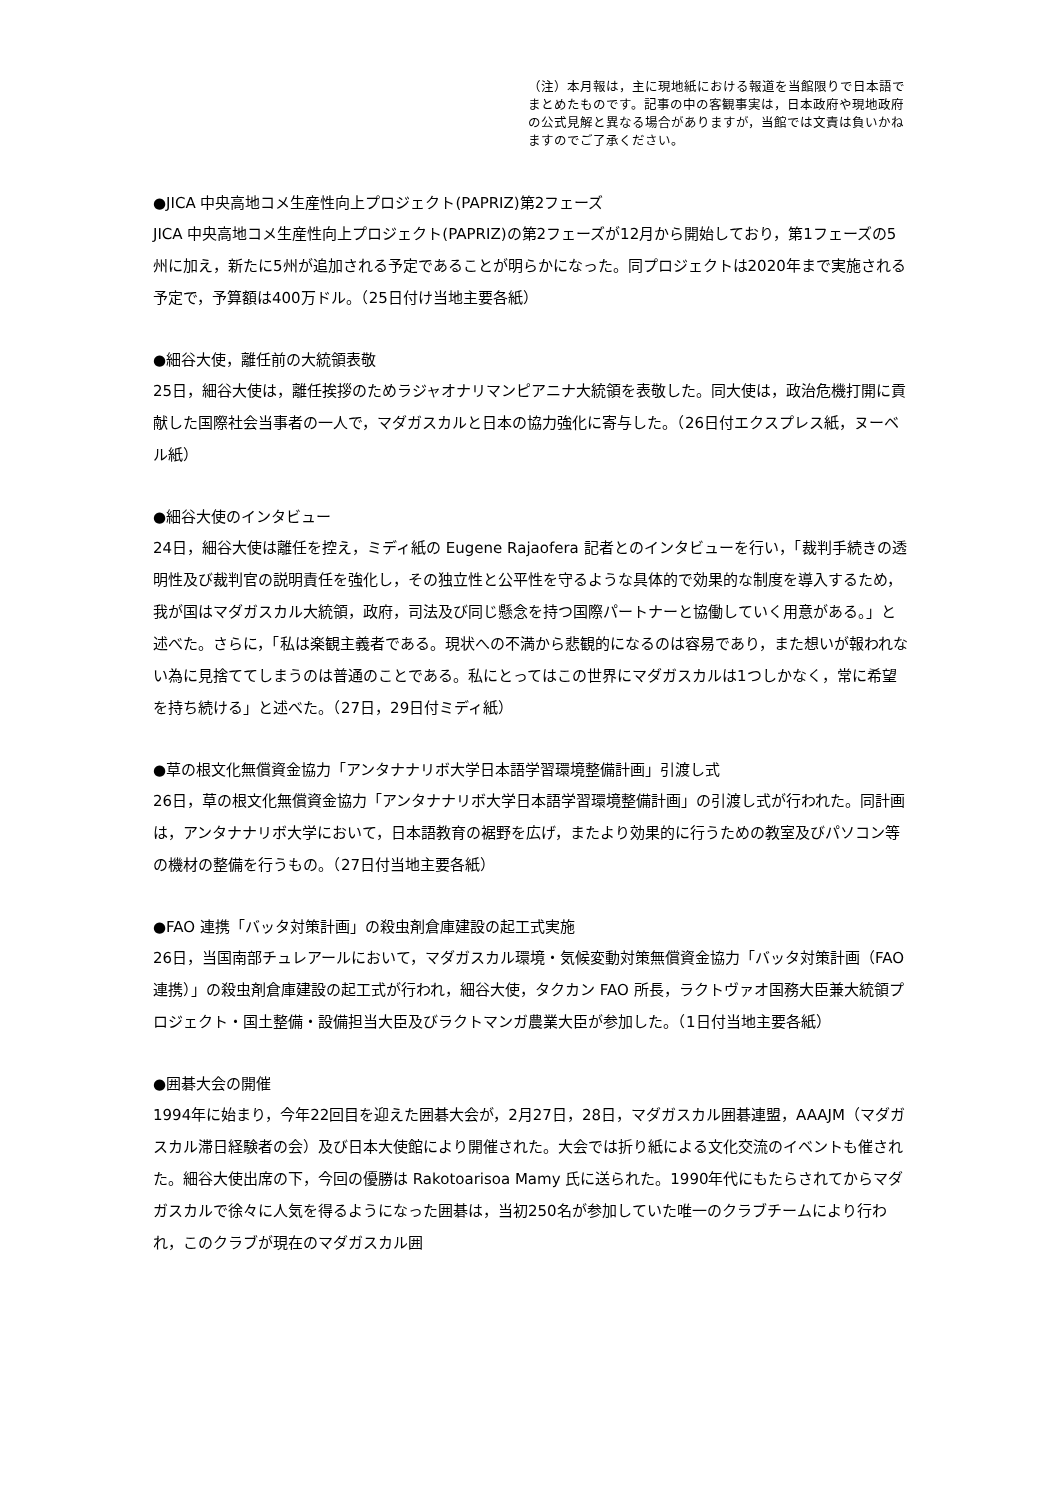（注）本月報は，主に現地紙における報道を当館限りで日本語でまとめたものです。記事の中の客観事実は，日本政府や現地政府の公式見解と異なる場合がありますが，当館では文責は負いかねますのでご了承ください。
●JICA 中央高地コメ生産性向上プロジェクト(PAPRIZ)第2フェーズ
JICA 中央高地コメ生産性向上プロジェクト(PAPRIZ)の第2フェーズが12月から開始しており，第1フェーズの5州に加え，新たに5州が追加される予定であることが明らかになった。同プロジェクトは2020年まで実施される予定で，予算額は400万ドル。（25日付け当地主要各紙）
●細谷大使，離任前の大統領表敬
25日，細谷大使は，離任挨拶のためラジャオナリマンピアニナ大統領を表敬した。同大使は，政治危機打開に貢献した国際社会当事者の一人で，マダガスカルと日本の協力強化に寄与した。（26日付エクスプレス紙，ヌーベル紙）
●細谷大使のインタビュー
24日，細谷大使は離任を控え，ミディ紙の Eugene Rajaofera 記者とのインタビューを行い，「裁判手続きの透明性及び裁判官の説明責任を強化し，その独立性と公平性を守るような具体的で効果的な制度を導入するため，我が国はマダガスカル大統領，政府，司法及び同じ懸念を持つ国際パートナーと協働していく用意がある。」と述べた。さらに，「私は楽観主義者である。現状への不満から悲観的になるのは容易であり，また想いが報われない為に見捨ててしまうのは普通のことである。私にとってはこの世界にマダガスカルは1つしかなく，常に希望を持ち続ける」と述べた。（27日，29日付ミディ紙）
●草の根文化無償資金協力「アンタナナリボ大学日本語学習環境整備計画」引渡し式
26日，草の根文化無償資金協力「アンタナナリボ大学日本語学習環境整備計画」の引渡し式が行われた。同計画は，アンタナナリボ大学において，日本語教育の裾野を広げ，またより効果的に行うための教室及びパソコン等の機材の整備を行うもの。（27日付当地主要各紙）
●FAO 連携「バッタ対策計画」の殺虫剤倉庫建設の起工式実施
26日，当国南部チュレアールにおいて，マダガスカル環境・気候変動対策無償資金協力「バッタ対策計画（FAO連携）」の殺虫剤倉庫建設の起工式が行われ，細谷大使，タクカン FAO 所長，ラクトヴァオ国務大臣兼大統領プロジェクト・国土整備・設備担当大臣及びラクトマンガ農業大臣が参加した。（1日付当地主要各紙）
●囲碁大会の開催
1994年に始まり，今年22回目を迎えた囲碁大会が，2月27日，28日，マダガスカル囲碁連盟，AAAJM（マダガスカル滞日経験者の会）及び日本大使館により開催された。大会では折り紙による文化交流のイベントも催された。細谷大使出席の下，今回の優勝は Rakotoarisoa Mamy 氏に送られた。1990年代にもたらされてからマダガスカルで徐々に人気を得るようになった囲碁は，当初250名が参加していた唯一のクラブチームにより行われ，このクラブが現在のマダガスカル囲